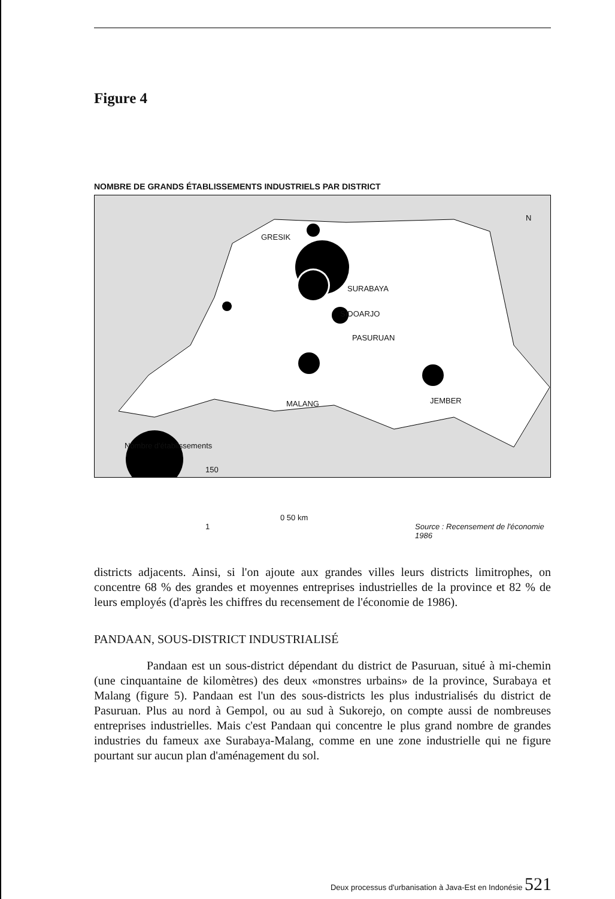Figure 4
NOMBRE DE GRANDS ÉTABLISSEMENTS INDUSTRIELS PAR DISTRICT
GRESIK
SURABAYA
SIDOARJO
PASURUAN
MALANG JEMBER
N
Nombre d'établissements
150
1
0 50 km
Source : Recensement de l'économie 1986
districts adjacents. Ainsi, si l'on ajoute aux grandes villes leurs districts limitrophes, on concentre 68 % des grandes et moyennes entreprises industrielles de la province et 82 % de leurs employés (d'après les chiffres du recensement de l'économie de 1986).
PANDAAN, SOUS-DISTRICT INDUSTRIALISÉ
Pandaan est un sous-district dépendant du district de Pasuruan, situé à mi-chemin (une cinquantaine de kilomètres) des deux «monstres urbains» de la province, Surabaya et Malang (figure 5). Pandaan est l'un des sous-districts les plus industrialisés du district de Pasuruan. Plus au nord à Gempol, ou au sud à Sukorejo, on compte aussi de nombreuses entreprises industrielles. Mais c'est Pandaan qui concentre le plus grand nombre de grandes industries du fameux axe Surabaya-Malang, comme en une zone industrielle qui ne figure pourtant sur aucun plan d'aménagement du sol.
Deux processus d'urbanisation à Java-Est en Indonésie 521